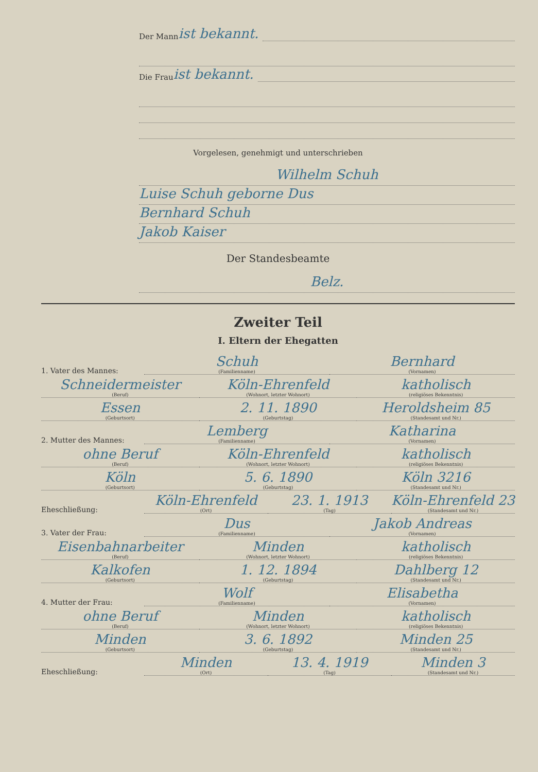Der Mann ist bekannt.
Die Frau ist bekannt.
Vorgelesen, genehmigt und unterschrieben
Wilhelm Schuh
Luise Schuh geborne Dus
Bernhard Schuh
Jakob Kaiser
Der Standesbeamte
Belz.
Zweiter Teil
I. Eltern der Ehegatten
1. Vater des Mannes: Schuh
(Familienname) Bernhard
(Vornamen)
Schneidermeister
(Beruf) Köln-Ehrenfeld
(Wohnort, letzter Wohnort) katholisch
(religiöses Bekenntnis)
Essen
(Geburtsort) 2. 11. 1890
(Geburtstag) Heroldsheim 85
(Standesamt und Nr.)
2. Mutter des Mannes: Lemberg
(Familienname) Katharina
(Vornamen)
ohne Beruf
(Beruf) Köln-Ehrenfeld
(Wohnort, letzter Wohnort) katholisch
(religiöses Bekenntnis)
Köln
(Geburtsort) 5. 6. 1890
(Geburtstag) Köln 3216
(Standesamt und Nr.)
Eheschließung: Köln-Ehrenfeld
(Ort) 23. 1. 1913
(Tag) Köln-Ehrenfeld 23
(Standesamt und Nr.)
3. Vater der Frau: Dus
(Familienname) Jakob Andreas
(Vornamen)
Eisenbahnarbeiter
(Beruf) Minden
(Wohnort, letzter Wohnort) katholisch
(religiöses Bekenntnis)
Kalkofen
(Geburtsort) 1. 12. 1894
(Geburtstag) Dahlberg 12
(Standesamt und Nr.)
4. Mutter der Frau: Wolf
(Familienname) Elisabetha
(Vornamen)
ohne Beruf
(Beruf) Minden
(Wohnort, letzter Wohnort) katholisch
(religiöses Bekenntnis)
Minden
(Geburtsort) 3. 6. 1892
(Geburtstag) Minden 25
(Standesamt und Nr.)
Eheschließung: Minden
(Ort) 13. 4. 1919
(Tag) Minden 3
(Standesamt und Nr.)